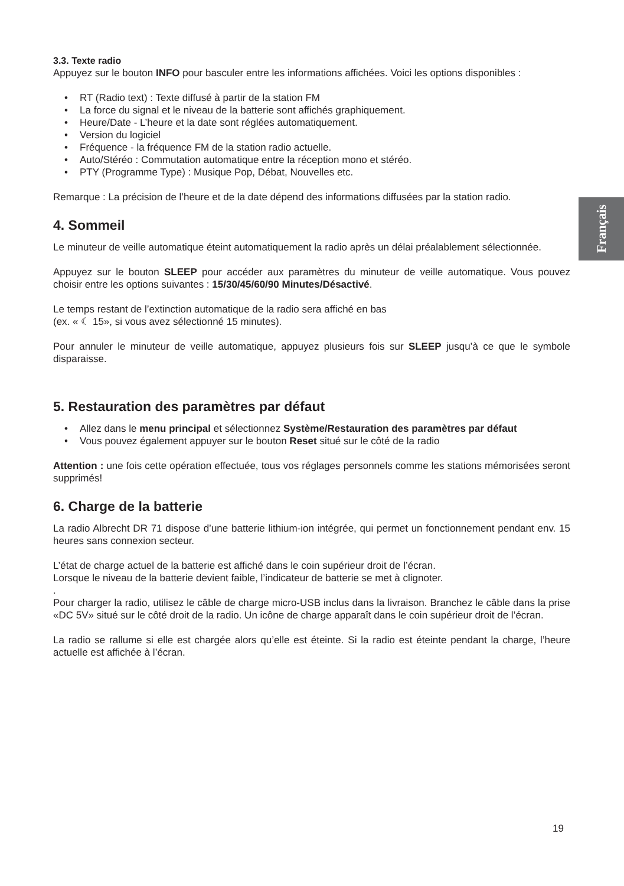Français
3.3. Texte radio
Appuyez sur le bouton INFO pour basculer entre les informations affichées. Voici les options disponibles :
• RT (Radio text) : Texte diffusé à partir de la station FM
• La force du signal et le niveau de la batterie sont affichés graphiquement.
• Heure/Date - L’heure et la date sont réglées automatiquement.
• Version du logiciel
• Fréquence - la fréquence FM de la station radio actuelle.
• Auto/Stéréo : Commutation automatique entre la réception mono et stéréo.
• PTY (Programme Type) : Musique Pop, Débat, Nouvelles etc.
Remarque : La précision de l’heure et de la date dépend des informations diffusées par la station radio.
4. Sommeil
Le minuteur de veille automatique éteint automatiquement la radio après un délai préalablement sélectionnée.
Appuyez sur le bouton SLEEP pour accéder aux paramètres du minuteur de veille automatique. Vous pouvez choisir entre les options suivantes : 15/30/45/60/90 Minutes/Désactivé.
Le temps restant de l’extinction automatique de la radio sera affiché en bas
(ex. « ☾ 15», si vous avez sélectionné 15 minutes).
Pour annuler le minuteur de veille automatique, appuyez plusieurs fois sur SLEEP jusqu’à ce que le symbole disparaisse.
5. Restauration des paramètres par défaut
• Allez dans le menu principal et sélectionnez Système/Restauration des paramètres par défaut
• Vous pouvez également appuyer sur le bouton Reset situé sur le côté de la radio
Attention : une fois cette opération effectuée, tous vos réglages personnels comme les stations mémorisées seront supprimés!
6. Charge de la batterie
La radio Albrecht DR 71 dispose d’une batterie lithium-ion intégrée, qui permet un fonctionnement pendant env. 15 heures sans connexion secteur.
L’état de charge actuel de la batterie est affiché dans le coin supérieur droit de l’écran.
Lorsque le niveau de la batterie devient faible, l’indicateur de batterie se met à clignoter.
.
Pour charger la radio, utilisez le câble de charge micro-USB inclus dans la livraison. Branchez le câble dans la prise «DC 5V» situé sur le côté droit de la radio. Un icône de charge apparaît dans le coin supérieur droit de l’écran.
La radio se rallume si elle est chargée alors qu’elle est éteinte. Si la radio est éteinte pendant la charge, l’heure actuelle est affichée à l’écran.
19